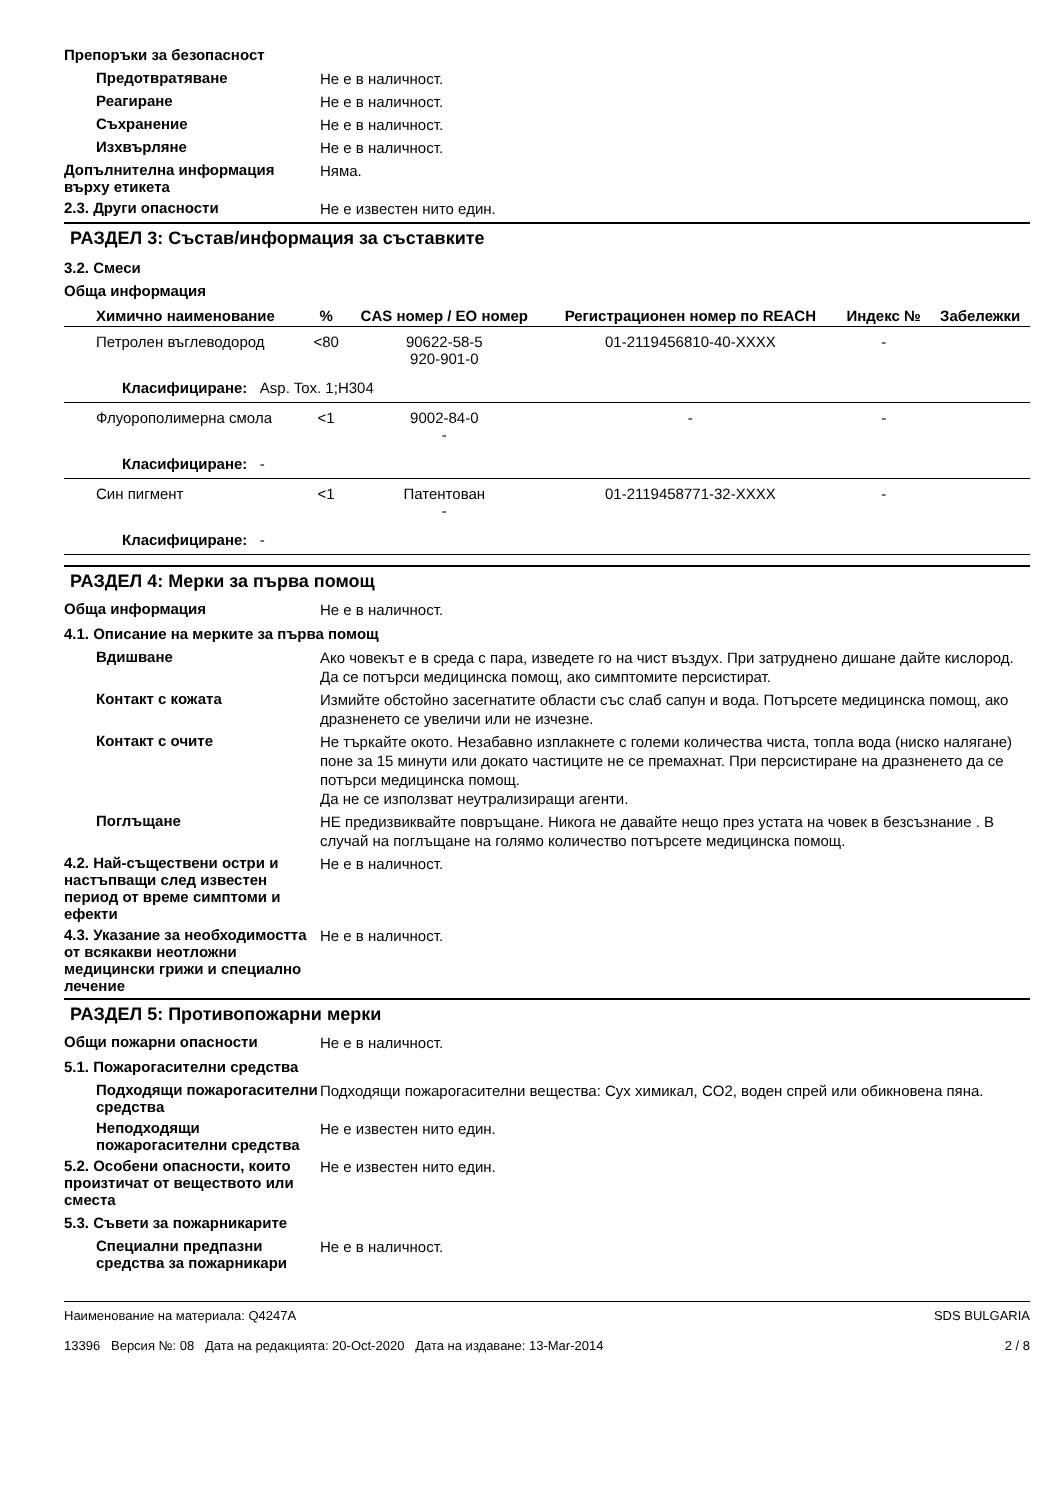Препоръки за безопасност
Предотвратяване
Не е в наличност.
Реагиране
Не е в наличност.
Съхранение
Не е в наличност.
Изхвърляне
Не е в наличност.
Допълнителна информация върху етикета
Няма.
2.3. Други опасности
Не е известен нито един.
РАЗДЕЛ 3: Състав/информация за съставките
3.2. Смеси
Обща информация
| Химично наименование | % | CAS номер / ЕО номер | Регистрационен номер по REACH | Индекс № | Забележки |
| --- | --- | --- | --- | --- | --- |
| Петролен въглеводород | <80 | 90622-58-5 920-901-0 | 01-2119456810-40-XXXX | - | |
| Класифициране: Asp. Tox. 1;H304 | | | | | |
| Флуорополимерна смола | <1 | 9002-84-0 - | - | - | |
| Класифициране: - | | | | | |
| Син пигмент | <1 | Патентован - | 01-2119458771-32-XXXX | - | |
| Класифициране: - | | | | | |
РАЗДЕЛ 4: Мерки за първа помощ
Обща информация
Не е в наличност.
4.1. Описание на мерките за първа помощ
Вдишване
Ако човекът е в среда с пара, изведете го на чист въздух. При затруднено дишане дайте кислород. Да се потърси медицинска помощ, ако симптомите персистират.
Контакт с кожата
Измийте обстойно засегнатите области със слаб сапун и вода. Потърсете медицинска помощ, ако дразненето се увеличи или не изчезне.
Контакт с очите
Не търкайте окото. Незабавно изплакнете с големи количества чиста, топла вода (ниско налягане) поне за 15 минути или докато частиците не се премахнат. При персистиране на дразненето да се потърси медицинска помощ.
Да не се използват неутрализиращи агенти.
Поглъщане
НЕ предизвиквайте повръщане. Никога не давайте нещо през устата на човек в безсъзнание . В случай на поглъщане на голямо количество потърсете медицинска помощ.
4.2. Най-съществени остри и настъпващи след известен период от време симптоми и ефекти
Не е в наличност.
4.3. Указание за необходимостта от всякакви неотложни медицински грижи и специално лечение
Не е в наличност.
РАЗДЕЛ 5: Противопожарни мерки
Общи пожарни опасности
Не е в наличност.
5.1. Пожарогасителни средства
Подходящи пожарогасителни средства
Подходящи пожарогасителни вещества: Сух химикал, CO2, воден спрей или обикновена пяна.
Неподходящи пожарогасителни средства
Не е известен нито един.
5.2. Особени опасности, които произтичат от веществото или сместа
Не е известен нито един.
5.3. Съвети за пожарникарите
Специални предпазни средства за пожарникари
Не е в наличност.
Наименование на материала: Q4247A
13396 Версия №: 08 Дата на редакцията: 20-Oct-2020 Дата на издаване: 13-Mar-2014
SDS BULGARIA
2 / 8